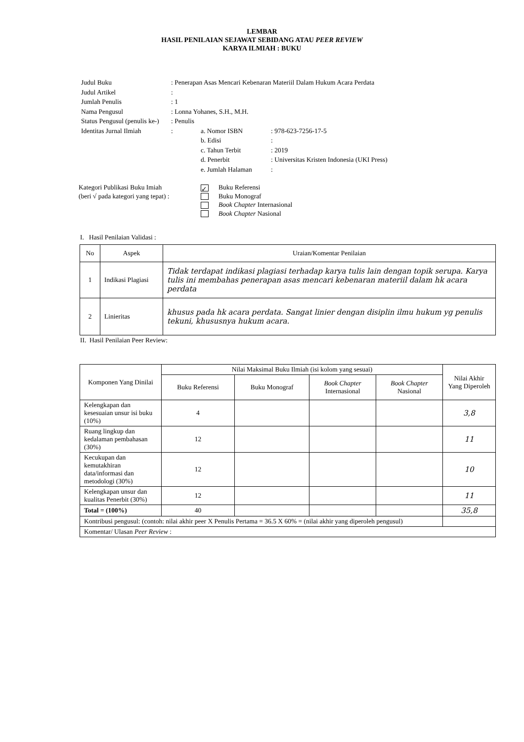LEMBAR
HASIL PENILAIAN SEJAWAT SEBIDANG ATAU PEER REVIEW
KARYA ILMIAH : BUKU
| Judul Buku | : Penerapan Asas Mencari Kebenaran Materiil Dalam Hukum Acara Perdata | | |
| Judul Artikel | : | | |
| Jumlah Penulis | : 1 | | |
| Nama Pengusul | : Lonna Yohanes, S.H., M.H. | | |
| Status Pengusul (penulis ke-) | : Penulis | | |
| Identitas Jurnal Ilmiah | : | a. Nomor ISBN | : 978-623-7256-17-5 |
| | | b. Edisi | : |
| | | c. Tahun Terbit | : 2019 |
| | | d. Penerbit | : Universitas Kristen Indonesia (UKI Press) |
| | | e. Jumlah Halaman | : |
| Kategori Publikasi Buku Imiah (beri √ pada kategori yang tepat) : | ✓ Buku Referensi Buku Monograf Book Chapter Internasional Book Chapter Nasional |
I. Hasil Penilaian Validasi :
| No | Aspek | Uraian/Komentar Penilaian |
| --- | --- | --- |
| 1 | Indikasi Plagiasi | Tidak terdapat indikasi plagiasi terhadap karya tulis lain dengan topik serupa. Karya tulis ini membahas penerapan asas mencari kebenaran materiil dalam hk acara perdata |
| 2 | Linieritas | khusus pada hk acara perdata. Sangat linier dengan disiplin ilmu hukum yg penulis tekuni, khususnya hukum acara. |
II. Hasil Penilaian Peer Review:
| Komponen Yang Dinilai | Nilai Maksimal Buku Ilmiah (isi kolom yang sesuai) | | | | Nilai Akhir Yang Diperoleh |
| --- | --- | --- | --- | --- | --- |
| | Buku Referensi | Buku Monograf | Book Chapter Internasional | Book Chapter Nasional | |
| Kelengkapan dan kesesuaian unsur isi buku (10%) | 4 | | | | 3,8 |
| Ruang lingkup dan kedalaman pembahasan (30%) | 12 | | | | 11 |
| Kecukupan dan kemutakhiran data/informasi dan metodologi (30%) | 12 | | | | 10 |
| Kelengkapan unsur dan kualitas Penerbit (30%) | 12 | | | | 11 |
| Total = (100%) | 40 | | | | 35,8 |
| Kontribusi pengusul: (contoh: nilai akhir peer X Penulis Pertama = 36.5 X 60% = (nilai akhir yang diperoleh pengusul) | | | | | |
| Komentar/ Ulasan Peer Review : | | | | | |